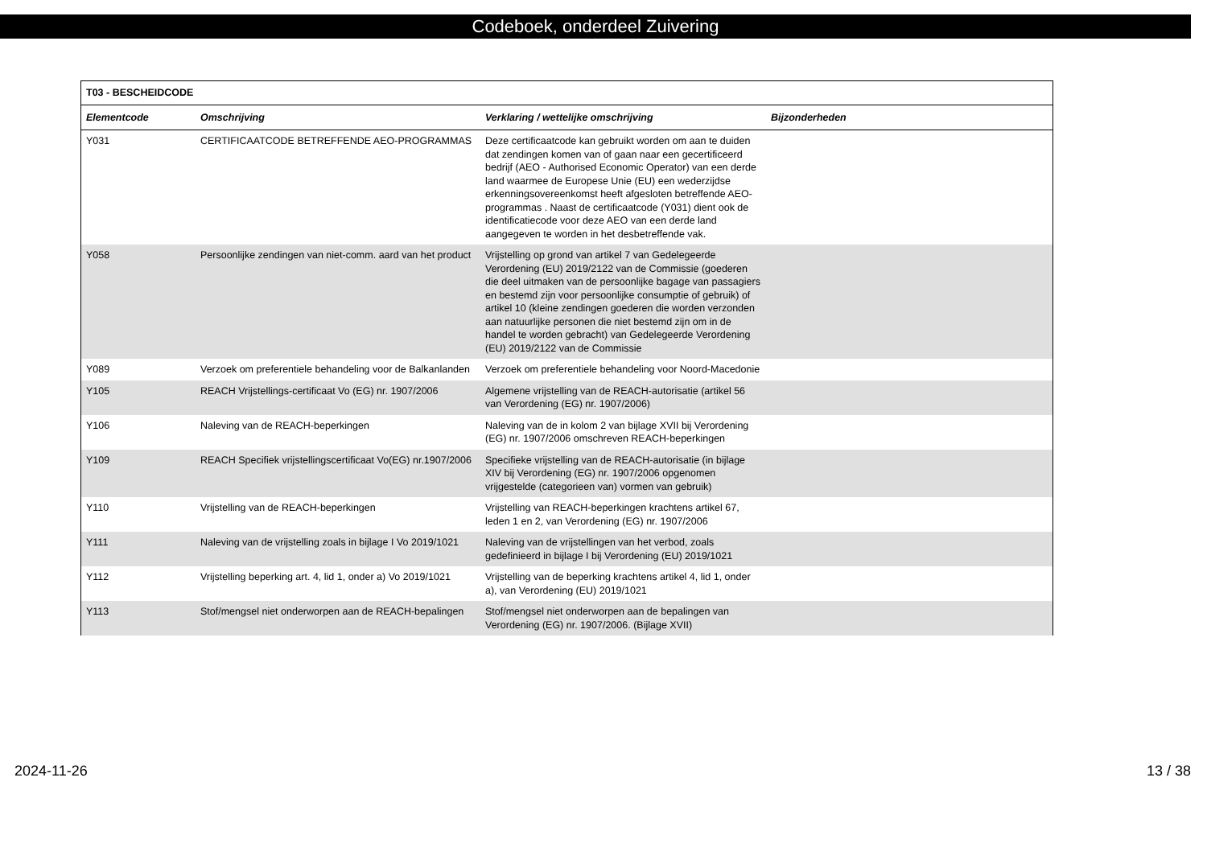Codeboek, onderdeel Zuivering
| T03 - BESCHEIDCODE | | | |
| --- | --- | --- | --- |
| Elementcode | Omschrijving | Verklaring / wettelijke omschrijving | Bijzonderheden |
| Y031 | CERTIFICAATCODE BETREFFENDE AEO-PROGRAMMAS | Deze certificaatcode kan gebruikt worden om aan te duiden dat zendingen komen van of gaan naar een gecertificeerd bedrijf (AEO - Authorised Economic Operator) van een derde land waarmee de Europese Unie (EU) een wederzijdse erkenningsovereenkomst heeft afgesloten betreffende AEO- programmas . Naast de certificaatcode (Y031) dient ook de identificatiecode voor deze AEO van een derde land aangegeven te worden in het desbetreffende vak. | |
| Y058 | Persoonlijke zendingen van niet-comm. aard van het product | Vrijstelling op grond van artikel 7 van Gedelegeerde Verordening (EU) 2019/2122 van de Commissie (goederen die deel uitmaken van de persoonlijke bagage van passagiers en bestemd zijn voor persoonlijke consumptie of gebruik) of artikel 10 (kleine zendingen goederen die worden verzonden aan natuurlijke personen die niet bestemd zijn om in de handel te worden gebracht) van Gedelegeerde Verordening (EU) 2019/2122 van de Commissie | |
| Y089 | Verzoek om preferentiele behandeling voor de Balkanlanden | Verzoek om preferentiele behandeling voor Noord-Macedonie | |
| Y105 | REACH Vrijstellings-certificaat Vo (EG) nr. 1907/2006 | Algemene vrijstelling van de REACH-autorisatie (artikel 56 van Verordening (EG) nr. 1907/2006) | |
| Y106 | Naleving van de REACH-beperkingen | Naleving van de in kolom 2 van bijlage XVII bij Verordening (EG) nr. 1907/2006 omschreven REACH-beperkingen | |
| Y109 | REACH Specifiek vrijstellingscertificaat Vo(EG) nr.1907/2006 | Specifieke vrijstelling van de REACH-autorisatie (in bijlage XIV bij Verordening (EG) nr. 1907/2006 opgenomen vrijgestelde (categorieen van) vormen van gebruik) | |
| Y110 | Vrijstelling van de REACH-beperkingen | Vrijstelling van REACH-beperkingen krachtens artikel 67, leden 1 en 2, van Verordening (EG) nr. 1907/2006 | |
| Y111 | Naleving van de vrijstelling zoals in bijlage I Vo 2019/1021 | Naleving van de vrijstellingen van het verbod, zoals gedefinieerd in bijlage I bij Verordening (EU) 2019/1021 | |
| Y112 | Vrijstelling beperking art. 4, lid 1, onder a) Vo 2019/1021 | Vrijstelling van de beperking krachtens artikel 4, lid 1, onder a), van Verordening (EU) 2019/1021 | |
| Y113 | Stof/mengsel niet onderworpen aan de REACH-bepalingen | Stof/mengsel niet onderworpen aan de bepalingen van Verordening (EG) nr. 1907/2006. (Bijlage XVII) | |
2024-11-26 13 / 38